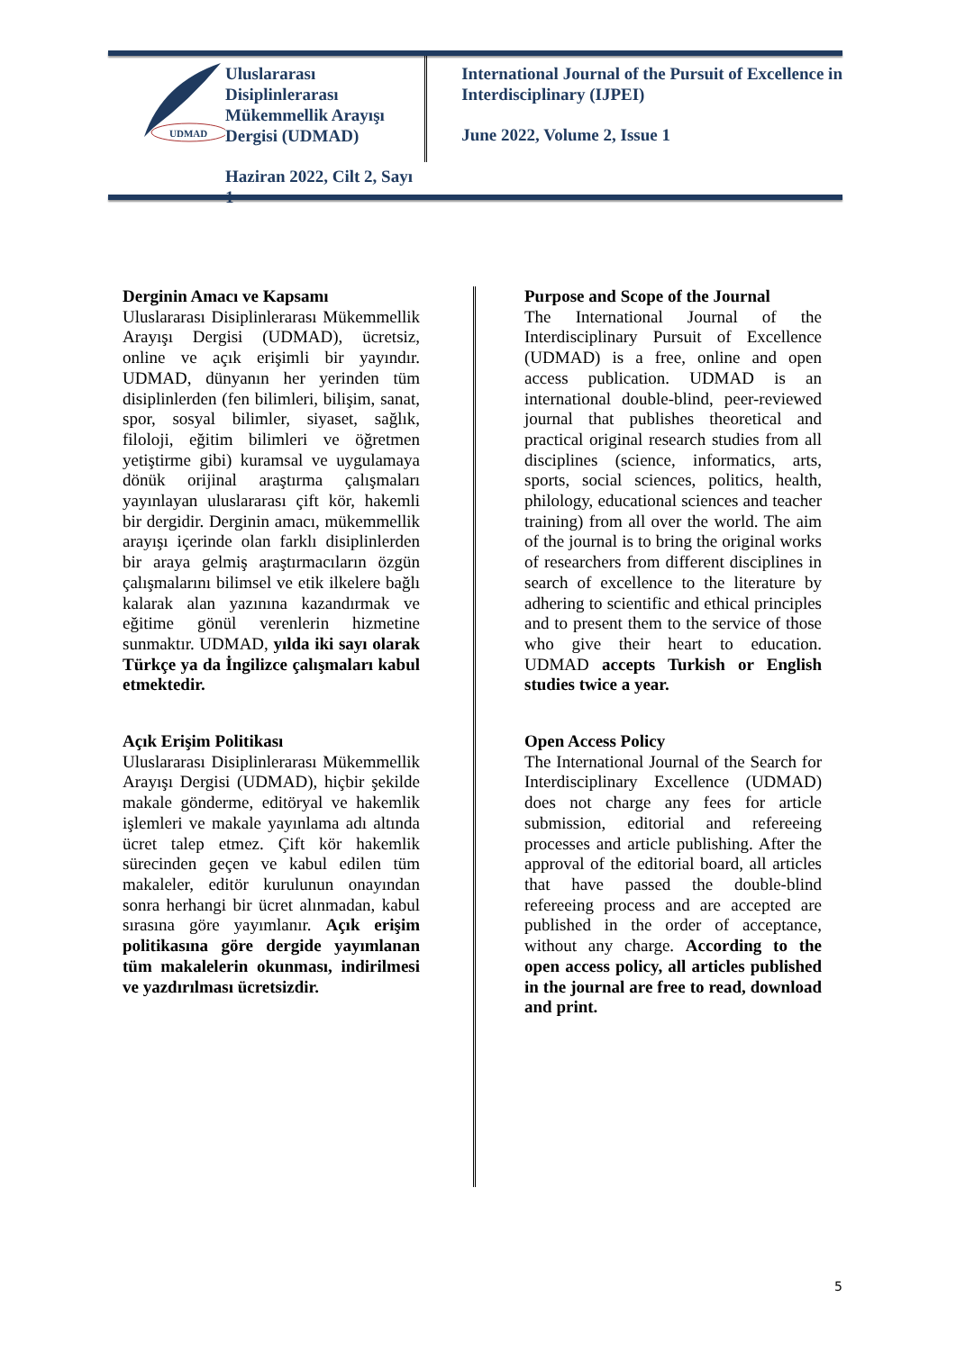UDMAD
Uluslararası Disiplinlerarası Mükemmellik Arayışı Dergisi (UDMAD)
Haziran 2022, Cilt 2, Sayı 1
International Journal of the Pursuit of Excellence in Interdisciplinary (IJPEI)
June 2022, Volume 2, Issue 1
Derginin Amacı ve Kapsamı
Uluslararası Disiplinlerarası Mükemmellik Arayışı Dergisi (UDMAD), ücretsiz, online ve açık erişimli bir yayındır. UDMAD, dünyanın her yerinden tüm disiplinlerden (fen bilimleri, bilişim, sanat, spor, sosyal bilimler, siyaset, sağlık, filoloji, eğitim bilimleri ve öğretmen yetiştirme gibi) kuramsal ve uygulamaya dönük orijinal araştırma çalışmaları yayınlayan uluslararası çift kör, hakemli bir dergidir. Derginin amacı, mükemmellik arayışı içerinde olan farklı disiplinlerden bir araya gelmiş araştırmacıların özgün çalışmalarını bilimsel ve etik ilkelere bağlı kalarak alan yazınına kazandırmak ve eğitime gönül verenlerin hizmetine sunmaktır. UDMAD, yılda iki sayı olarak Türkçe ya da İngilizce çalışmaları kabul etmektedir.
Açık Erişim Politikası
Uluslararası Disiplinlerarası Mükemmellik Arayışı Dergisi (UDMAD), hiçbir şekilde makale gönderme, editöryal ve hakemlik işlemleri ve makale yayınlama adı altında ücret talep etmez. Çift kör hakemlik sürecinden geçen ve kabul edilen tüm makaleler, editör kurulunun onayından sonra herhangi bir ücret alınmadan, kabul sırasına göre yayımlanır. Açık erişim politikasına göre dergide yayımlanan tüm makalelerin okunması, indirilmesi ve yazdırılması ücretsizdir.
Purpose and Scope of the Journal
The International Journal of the Interdisciplinary Pursuit of Excellence (UDMAD) is a free, online and open access publication. UDMAD is an international double-blind, peer-reviewed journal that publishes theoretical and practical original research studies from all disciplines (science, informatics, arts, sports, social sciences, politics, health, philology, educational sciences and teacher training) from all over the world. The aim of the journal is to bring the original works of researchers from different disciplines in search of excellence to the literature by adhering to scientific and ethical principles and to present them to the service of those who give their heart to education. UDMAD accepts Turkish or English studies twice a year.
Open Access Policy
The International Journal of the Search for Interdisciplinary Excellence (UDMAD) does not charge any fees for article submission, editorial and refereeing processes and article publishing. After the approval of the editorial board, all articles that have passed the double-blind refereeing process and are accepted are published in the order of acceptance, without any charge. According to the open access policy, all articles published in the journal are free to read, download and print.
5